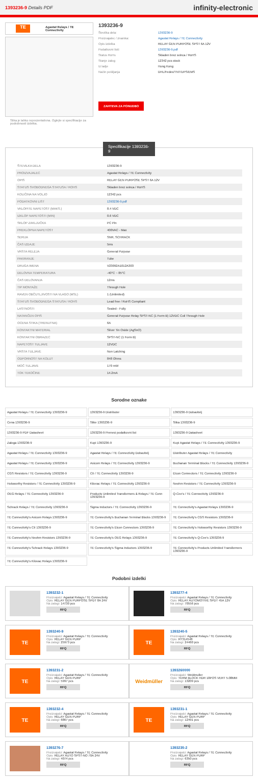1393236-9 Details PDF
infinity-electronic
TE
Agastat Relays / TE Connectivity
Slika je lahko reprezentativna. Oglejte si specifikacije za podrobnosti izdelka.
1393236-9
Številka dela: 1393236-9
Proizvajalec / znamka: Agastat Relays / TE Connectivity
Opis izdelka RELAY GEN PURPOSE SPST 6A 12V
Podatkovni listi: 1393236-9.pdf
Status RoHs Skladen brez svinca / RoHS
Stanje zalog 12342 pcs stock
Iz ladje Hong Kong
Način pošiljanja DHL/Fedex/TNT/UPS/EMS
ZAHTEVA ZA PONUDBO
Specifikacije 1393236-9
| ŠTEVILKA DELA | 1393236-9 |
| PROIZVAJALEC | Agastat Relays / TE Connectivity |
| OPIS | RELAY GEN PURPOSE SPST 6A 12V |
| STATUS SVOBODNEGA STATUSA / ROHS | Skladen brez svinca / RoHS |
| KOLIČINA NA VOLJO | 12342 pcs |
| PODATKOVNI LIST | 1393236-9.pdf |
| VKLOPITE NAPETOST (MAKS.) | 8.4 VDC |
| IZKLOP NAPETOSTI (MIN) | 0.6 VDC |
| SKLOP ZAKLJUČKA | PC Pin |
| PREKLOPNA NAPETOST | 400VAC - Max |
| SERIJA | SNR, SCHRACK |
| ČAS IZDAJE | 5ms |
| VRSTA RELEJA | General Purpose |
| PAKIRANJE | Tube |
| DRUGA IMENA | V23092A1012A303 |
| DELOVNA TEMPERATURA | -40°C ~ 85°C |
| ČAS DELOVANJA | 12ms |
| TIP MONTAŽE | Through Hole |
| RAVEN OBČUTLJIVOSTI NA VLAGO (MSL) | 1 (Unlimited) |
| STATUS SVOBODNEGA STATUSA / ROHS | Lead free / RoHS Compliant |
| LASTNOSTI | Sealed - Fully |
| NATANČEN OPIS | General Purpose Relay SPST-NC (1 Form B) 12VDC Coil Through Hole |
| OCENA STIKA (TRENUTNA) | 6A |
| KONTAKTNI MATERIAL | Silver Tin Oxide (AgSnO) |
| KONTAKTNI OBRAZEC | SPST-NC (1 Form B) |
| NAPETOST TULJAVE | 12VDC |
| VRSTA TULJAVE | Non Latching |
| ODPORNOST NA KOLUT | 848 Ohms |
| MOČ TULJAVE | 170 mW |
| TOK TEKOČINE | 14.2mA |
Sorodne oznake
Agastat Relays / TE Connectivity 1393236-9
1393236-9 Distributer
1393236-9 Dobavitelj
Cena 1393236-9
Slike 1393236-9
Slika 1393236-9
1393236-9 PDF Datasheet
1393236-9 Prenesi podatkovni list
1393236-9 Datasheet
Zaloga 1393236-9
Kupi 1393236-9
Kupi Agastat Relays / TE Connectivity 1393236-9
Agastat Relays / TE Connectivity 1393236-9
Agastat Relays / TE Connectivity Dobavitelj
Distributer Agastat Relays / TE Connectivity
Agastat Relays / TE Connectivity 1393236-9
Axicom Relays / TE Connectivity 1393236-9
Buchanan Terminal Blocks / TE Connectivity 1393236-9
CGS Resistors / TE Connectivity 1393236-9
CII / TE Connectivity 1393236-9
Elcon Connectors / TE Connectivity 1393236-9
Holsworthy Resistors / TE Connectivity 1393236-9
Kilovac Relays / TE Connectivity 1393236-9
Neohm Resistors / TE Connectivity 1393236-9
OEG Relays / TE Connectivity 1393236-9
Products Unlimited Transformers & Relays / TE Conn 1393236-9
Q-Cee's / TE Connectivity 1393236-9
Schrack Relays / TE Connectivity 1393236-9
Sigma Inductors / TE Connectivity 1393236-9
TE Connectivity's Agastat Relays 1393236-9
TE Connectivity's Axicom Relays 1393236-9
TE Connectivity's Buchanan Terminal Blocks 1393236-9
TE Connectivity's CGS Resistors 1393236-9
TE Connectivity's CII 1393236-9
TE Connectivity's Elcon Connectors 1393236-9
TE Connectivity's Holsworthy Resistors 1393236-9
TE Connectivity's Neohm Resistors 1393236-9
TE Connectivity's OEG Relays 1393236-9
TE Connectivity's Q-Cee's 1393236-9
TE Connectivity's Schrack Relays 1393236-9
TE Connectivity's Sigma Inductors 1393236-9
TE Connectivity's Products Unlimited Transformers 1393236-9
TE Connectivity's Kilovac Relays 1393236-9
Podobni izdelki
1393232-1
Proizvajalci: Agastat Relays / TE Connectivity
Opis: RELAY GEN PURPOSE SPDT 8A 24V
Na zalogi: 14730 pcs
RFQ
1393277-4
Proizvajalci: Agastat Relays / TE Connectivity
Opis: RELAY AUTOMOTIVE SPDT 45A 12V
Na zalogi: 70556 pcs
RFQ
TE
1393240-9
Proizvajalci: Agastat Relays / TE Connectivity
Opis: RELAY GEN PURP
Na zalogi: 25973 pcs
RFQ
TE
1393240-5
Proizvajalci: Agastat Relays / TE Connectivity
Opis: RT314548
Na zalogi: 24460 pcs
RFQ
TE
1393231-2
Proizvajalci: Agastat Relays / TE Connectivity
Opis: RELAY GEN PURP
Na zalogi: 5997 pcs
RFQ
Weidmüller
1393260000
Proizvajalci: Weidmuller
Opis: TERM BLOCK HDR 18POS VERT 5.08MM
Na zalogi: 13209 pcs
RFQ
TE
1393232-4
Proizvajalci: Agastat Relays / TE Connectivity
Opis: RELAY GEN PURP
Na zalogi: 6867 pcs
RFQ
TE
1393231-1
Proizvajalci: Agastat Relays / TE Connectivity
Opis: RELAY GEN PURP
Na zalogi: 12491 pcs
RFQ
1393276-7
Proizvajalci: Agastat Relays / TE Connectivity
Opis: RELAY AUTO SPST-NO 70A 24V
Na zalogi: 4074 pcs
RFQ
1393235-2
Proizvajalci: Agastat Relays / TE Connectivity
Opis: RELAY GEN PURP
Na zalogi: 6350 pcs
RFQ